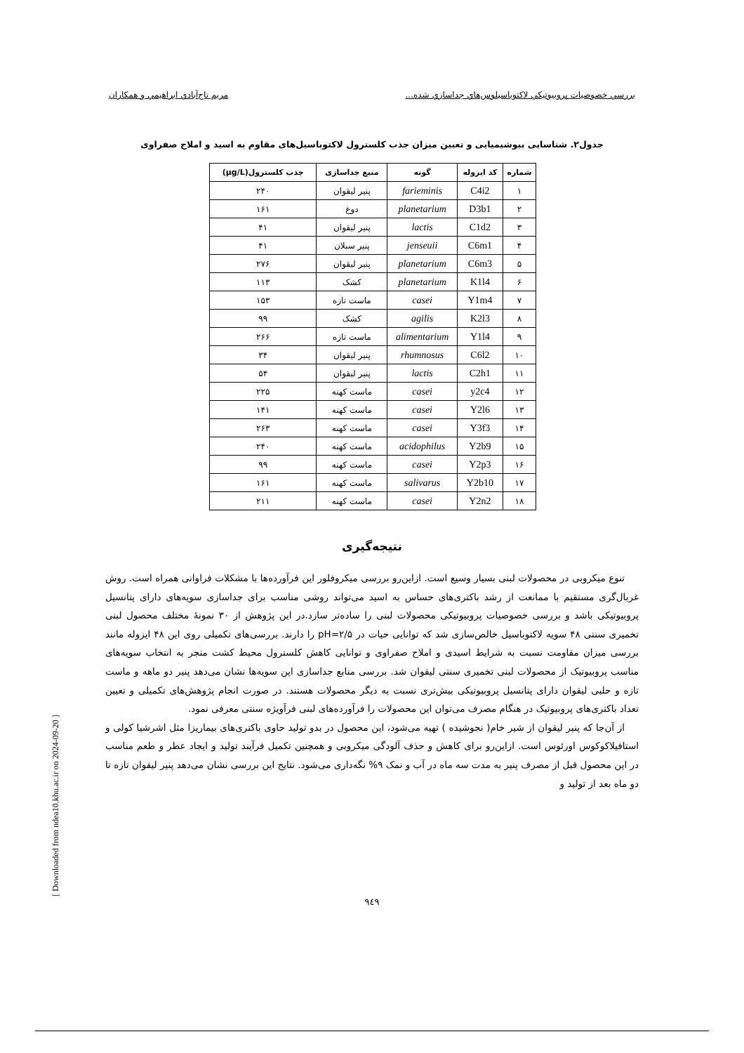بررسي خصوصيات پروبيوتيكي لاكتوباسيلوس‌هاي جداسازي شده... مريم تاج‌آبادي ابراهيمي و همكاران
جدول۲. شناسایی بیوشیمیایی و تعیین میزان جذب کلسترول لاکتوباسیل‌های مقاوم به اسید و املاح صفراوی
| شماره | کد ایزوله | گونه | منبع جداسازی | جذب کلسترول(µg/L) |
| --- | --- | --- | --- | --- |
| ۱ | C4i2 | farieminis | پنیر لیقوان | ۲۴۰ |
| ۲ | D3b1 | planetarium | دوغ | ۱۶۱ |
| ۳ | C1d2 | lactis | پنیر لیقوان | ۴۱ |
| ۴ | C6m1 | jenseuii | پنیر سبلان | ۴۱ |
| ۵ | C6m3 | planetarium | پنیر لیقوان | ۲۷۶ |
| ۶ | K1l4 | planetarium | کشک | ۱۱۳ |
| ۷ | Y1m4 | casei | ماست تازه | ۱۵۳ |
| ۸ | K2l3 | agilis | کشک | ۹۹ |
| ۹ | Y1l4 | alimentarium | ماست تازه | ۲۶۶ |
| ۱۰ | C6l2 | rhumnosus | پنیر لیقوان | ۳۴ |
| ۱۱ | C2h1 | lactis | پنیر لیقوان | ۵۴ |
| ۱۲ | y2c4 | casei | ماست کهنه | ۲۲۵ |
| ۱۳ | Y2l6 | casei | ماست کهنه | ۱۴۱ |
| ۱۴ | Y3f3 | casei | ماست کهنه | ۲۶۳ |
| ۱۵ | Y2b9 | acidophilus | ماست کهنه | ۲۴۰ |
| ۱۶ | Y2p3 | casei | ماست کهنه | ۹۹ |
| ۱۷ | Y2b10 | salivarus | ماست کهنه | ۱۶۱ |
| ۱۸ | Y2n2 | casei | ماست کهنه | ۲۱۱ |
نتیجه‌گیری
تنوع میکروبی در محصولات لبنی بسیار وسیع است. ازاین‌رو بررسی میکروفلور این فرآورده‌ها با مشکلات فراوانی همراه است. روش غربال‌گری مستقیم با ممانعت از رشد باکتری‌های حساس به اسید می‌تواند روشی مناسب برای جداسازی سویه‌های دارای پتانسیل پروبیوتیکی باشد و بررسی خصوصیات پروبیوتیکی محصولات لبنی را ساده‌تر سازد.در این پژوهش از ۳۰ نمونهٔ مختلف محصول لبنی تخمیری سنتی ۴۸ سویه لاکتوباسیل خالص‌سازی شد که توانایی حیات در pH=۲/۵ را دارند. بررسی‌های تکمیلی روی این ۴۸ ایزوله مانند بررسی میزان مقاومت نسبت به شرایط اسیدی و املاح صفراوی و توانایی کاهش کلسترول محیط کشت منجر به انتخاب سویه‌های مناسب پروبیوتیک از محصولات لبنی تخمیری سنتی لیقوان شد. بررسی منابع جداسازی این سویه‌ها نشان می‌دهد پنیر دو ماهه و ماست تازه و حلبی لیقوان دارای پتانسیل پروبیوتیکی بیش‌تری نسبت به دیگر محصولات هستند. در صورت انجام پژوهش‌های تکمیلی و تعیین تعداد باکتری‌های پروبیوتیک در هنگام مصرف می‌توان این محصولات را فرآورده‌های لبنی فرآویژه سنتی معرفی نمود.
از آن‌جا که پنیر لیقوان از شیر خام( نجوشیده ) تهیه می‌شود، این محصول در بدو تولید حاوی باکتری‌های بیماریزا مثل اشرشیا کولی و استافیلاکوکوس اورئوس است. ازاین‌رو برای کاهش و حذف آلودگی میکروبی و همچنین تکمیل فرآیند تولید و ایجاد عطر و طعم مناسب در این محصول قبل از مصرف پنیر به مدت سه ماه در آب و نمک ۹% نگه‌داری می‌شود. نتایج این بررسی نشان می‌دهد پنیر لیقوان تازه تا دو ماه بعد از تولید و
۹٤۹
[ Downloaded from ndea10.khu.ac.ir on 2024-09-20 ]